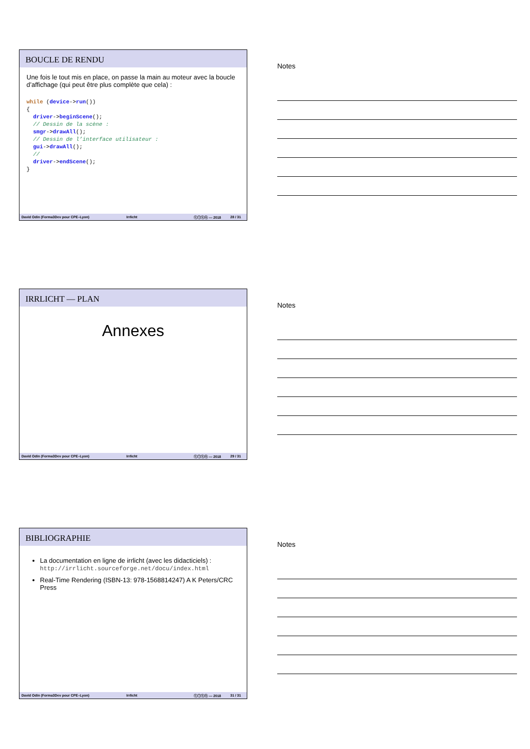BOUCLE DE RENDU
Une fois le tout mis en place, on passe la main au moteur avec la boucle d’affichage (qui peut être plus complète que cela) :
while (device->run())
{
  driver->beginScene();
  // Dessin de la scène :
  smgr->drawAll();
  // Dessin de l’interface utilisateur :
  gui->drawAll();
  //
  driver->endScene();
}
David Odin (Forma3Dev pour CPE–Lyon) Irrlicht ⓒⓘⓢⓞ — 2018 28 / 31
Notes
IRRLICHT — PLAN
Annexes
David Odin (Forma3Dev pour CPE–Lyon) Irrlicht ⓒⓘⓢⓞ — 2018 29 / 31
Notes
BIBLIOGRAPHIE
La documentation en ligne de irrlicht (avec les didacticiels) : http://irrlicht.sourceforge.net/docu/index.html
Real-Time Rendering (ISBN-13: 978-1568814247) A K Peters/CRC Press
David Odin (Forma3Dev pour CPE–Lyon) Irrlicht ⓒⓘⓢⓞ — 2018 31 / 31
Notes